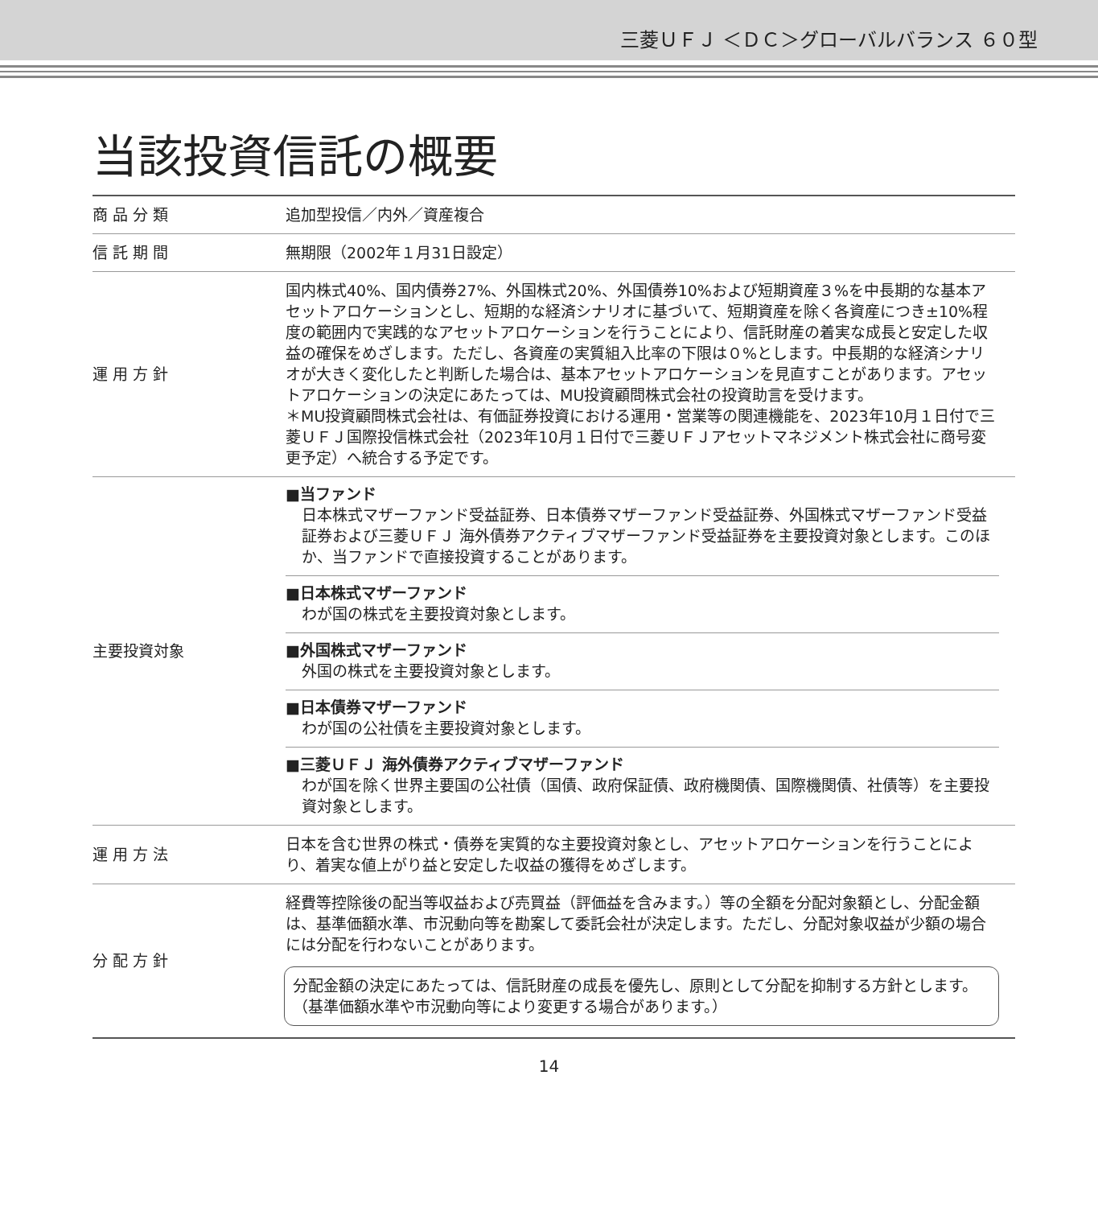三菱ＵＦＪ ＜ＤＣ＞グローバルバランス ６０型
当該投資信託の概要
| 商品分類 | 追加型投信／内外／資産複合 |
| 信託期間 | 無期限（2002年１月31日設定） |
| 運用方針 | 国内株式40%、国内債券27%、外国株式20%、外国債券10%および短期資産３%を中長期的な基本アセットアロケーションとし、短期的な経済シナリオに基づいて、短期資産を除く各資産につき±10%程度の範囲内で実践的なアセットアロケーションを行うことにより、信託財産の着実な成長と安定した収益の確保をめざします。ただし、各資産の実質組入比率の下限は０%とします。中長期的な経済シナリオが大きく変化したと判断した場合は、基本アセットアロケーションを見直すことがあります。アセットアロケーションの決定にあたっては、MU投資顧問株式会社の投資助言を受けます。 ＊MU投資顧問株式会社は、有価証券投資における運用・営業等の関連機能を、2023年10月１日付で三菱ＵＦＪ国際投信株式会社（2023年10月１日付で三菱ＵＦＪアセットマネジメント株式会社に商号変更予定）へ統合する予定です。 |
| 主要投資対象 | ■当ファンド 日本株式マザーファンド受益証券、日本債券マザーファンド受益証券、外国株式マザーファンド受益証券および三菱ＵＦＪ 海外債券アクティブマザーファンド受益証券を主要投資対象とします。このほか、当ファンドで直接投資することがあります。 ■日本株式マザーファンド わが国の株式を主要投資対象とします。 ■外国株式マザーファンド 外国の株式を主要投資対象とします。 ■日本債券マザーファンド わが国の公社債を主要投資対象とします。 ■三菱ＵＦＪ 海外債券アクティブマザーファンド わが国を除く世界主要国の公社債（国債、政府保証債、政府機関債、国際機関債、社債等）を主要投資対象とします。 |
| 運用方法 | 日本を含む世界の株式・債券を実質的な主要投資対象とし、アセットアロケーションを行うことにより、着実な値上がり益と安定した収益の獲得をめざします。 |
| 分配方針 | 経費等控除後の配当等収益および売買益（評価益を含みます。）等の全額を分配対象額とし、分配金額は、基準価額水準、市況動向等を勘案して委託会社が決定します。ただし、分配対象収益が少額の場合には分配を行わないことがあります。 分配金額の決定にあたっては、信託財産の成長を優先し、原則として分配を抑制する方針とします。（基準価額水準や市況動向等により変更する場合があります。） |
14